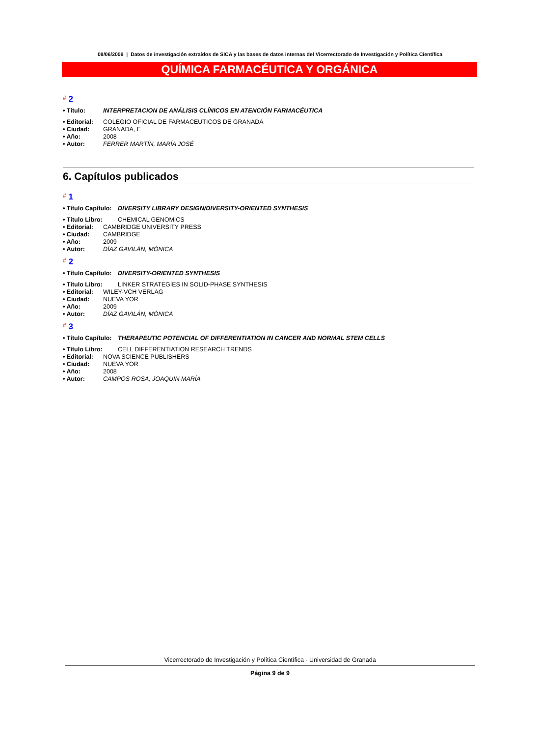08/06/2009 | Datos de investigación extraídos de SICA y las bases de datos internas del Vicerrectorado de Investigación y Política Científica
QUÍMICA FARMACÉUTICA Y ORGÁNICA
# 2
• Título: INTERPRETACION DE ANÁLISIS CLÍNICOS EN ATENCIÓN FARMACÉUTICA
• Editorial: COLEGIO OFICIAL DE FARMACEUTICOS DE GRANADA
• Ciudad: GRANADA, E
• Año: 2008
• Autor: FERRER MARTÍN, MARÍA JOSÉ
6. Capítulos publicados
# 1
• Título Capítulo: DIVERSITY LIBRARY DESIGN/DIVERSITY-ORIENTED SYNTHESIS
• Título Libro: CHEMICAL GENOMICS
• Editorial: CAMBRIDGE UNIVERSITY PRESS
• Ciudad: CAMBRIDGE
• Año: 2009
• Autor: DÍAZ GAVILÁN, MÓNICA
# 2
• Título Capítulo: DIVERSITY-ORIENTED SYNTHESIS
• Título Libro: LINKER STRATEGIES IN SOLID-PHASE SYNTHESIS
• Editorial: WILEY-VCH VERLAG
• Ciudad: NUEVA YOR
• Año: 2009
• Autor: DÍAZ GAVILÁN, MÓNICA
# 3
• Título Capítulo: THERAPEUTIC POTENCIAL OF DIFFERENTIATION IN CANCER AND NORMAL STEM CELLS
• Título Libro: CELL DIFFERENTIATION RESEARCH TRENDS
• Editorial: NOVA SCIENCE PUBLISHERS
• Ciudad: NUEVA YOR
• Año: 2008
• Autor: CAMPOS ROSA, JOAQUIN MARÍA
Vicerrectorado de Investigación y Política Científica - Universidad de Granada
Página 9 de 9